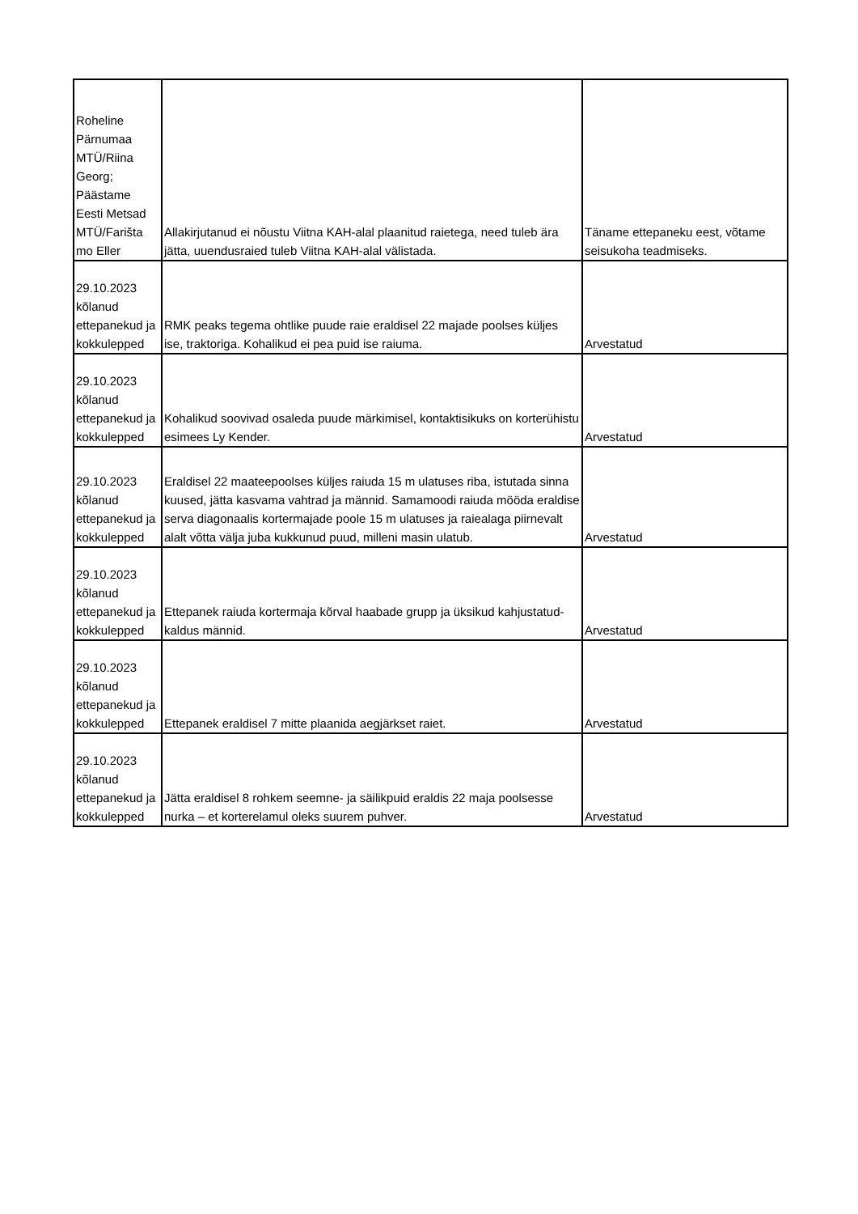| Roheline Pärnumaa MTÜ/Riina Georg; Päästame Eesti Metsad MTÜ/Farišta mo Eller | Allakirjutanud ei nõustu Viitna KAH-alal plaanitud raietega, need tuleb ära jätta, uuendusraied tuleb Viitna KAH-alal välistada. | Täname ettepaneku eest, võtame seisukoha teadmiseks. |
| 29.10.2023 kõlanud ettepanekud ja kokkulepped | RMK peaks tegema ohtlike puude raie eraldisel 22 majade poolses küljes ise, traktoriga. Kohalikud ei pea puid ise raiuma. | Arvestatud |
| 29.10.2023 kõlanud ettepanekud ja kokkulepped | Kohalikud soovivad osaleda puude märkimisel, kontaktisikuks on korterühistu esimees Ly Kender. | Arvestatud |
| 29.10.2023 kõlanud ettepanekud ja kokkulepped | Eraldisel 22 maateepoolses küljes raiuda 15 m ulatuses riba, istutada sinna kuused, jätta kasvama vahtrad ja männid. Samamoodi raiuda mööda eraldise serva diagonaalis kortermajade poole 15 m ulatuses ja raiealaga piirnevalt alalt võtta välja juba kukkunud puud, milleni masin ulatub. | Arvestatud |
| 29.10.2023 kõlanud ettepanekud ja kokkulepped | Ettepanek raiuda kortermaja kõrval haabade grupp ja üksikud kahjustatud-kaldus männid. | Arvestatud |
| 29.10.2023 kõlanud ettepanekud ja kokkulepped | Ettepanek eraldisel 7 mitte plaanida aegjärkset raiet. | Arvestatud |
| 29.10.2023 kõlanud ettepanekud ja kokkulepped | Jätta eraldisel 8 rohkem seemne- ja säilikpuid eraldis 22 maja poolsesse nurka – et korterelamul oleks suurem puhver. | Arvestatud |